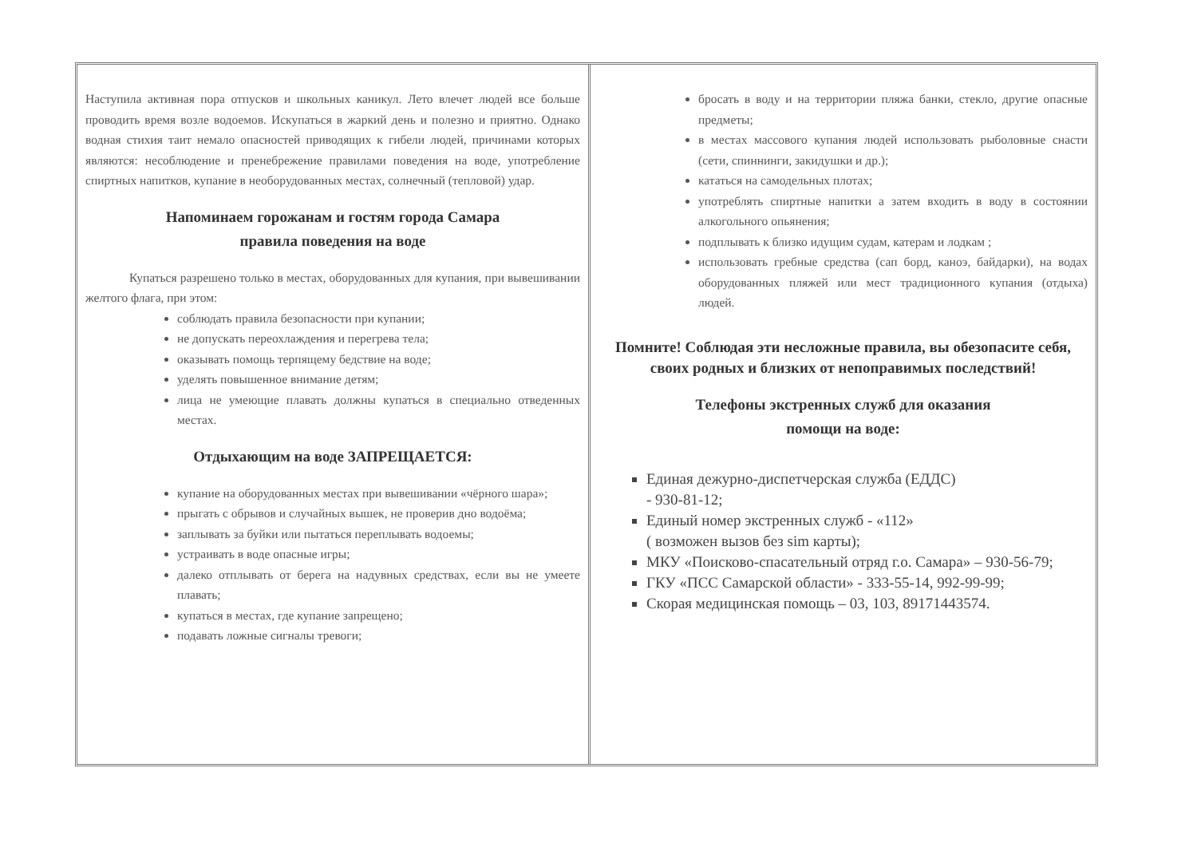Наступила активная пора отпусков и школьных каникул. Лето влечет людей все больше проводить время возле водоемов. Искупаться в жаркий день и полезно и приятно. Однако водная стихия таит немало опасностей приводящих к гибели людей, причинами которых являются: несоблюдение и пренебрежение правилами поведения на воде, употребление спиртных напитков, купание в необорудованных местах, солнечный (тепловой) удар.
Напоминаем горожанам и гостям города Самара
правила поведения на воде
Купаться разрешено только в местах, оборудованных для купания, при вывешивании желтого флага, при этом:
соблюдать правила безопасности при купании;
не допускать переохлаждения и перегрева тела;
оказывать помощь терпящему бедствие на воде;
уделять повышенное внимание детям;
лица не умеющие плавать должны купаться в специально отведенных местах.
Отдыхающим на воде ЗАПРЕЩАЕТСЯ:
купание на оборудованных местах при вывешивании «чёрного шара»;
прыгать с обрывов и случайных вышек, не проверив дно водоёма;
заплывать за буйки или пытаться переплывать водоемы;
устраивать в воде опасные игры;
далеко отплывать от берега на надувных средствах, если вы не умеете плавать;
купаться в местах, где купание запрещено;
подавать ложные сигналы тревоги;
бросать в воду и на территории пляжа банки, стекло, другие опасные предметы;
в местах массового купания людей использовать рыболовные снасти (сети, спиннинги, закидушки и др.);
кататься на самодельных плотах;
употреблять спиртные напитки а затем входить в воду в состоянии алкогольного опьянения;
подплывать к близко идущим судам, катерам и лодкам ;
использовать гребные средства (сап борд, каноэ, байдарки), на водах оборудованных пляжей или мест традиционного купания (отдыха) людей.
Помните! Соблюдая эти несложные правила, вы обезопасите себя, своих родных и близких от непоправимых последствий!
Телефоны экстренных служб для оказания
помощи на воде:
Единая дежурно-диспетчерская служба (ЕДДС)
- 930-81-12;
Единый номер экстренных служб - «112»
( возможен вызов без sim карты);
МКУ «Поисково-спасательный отряд г.о. Самара» – 930-56-79;
ГКУ «ПСС Самарской области» - 333-55-14, 992-99-99;
Скорая медицинская помощь – 03, 103, 89171443574.